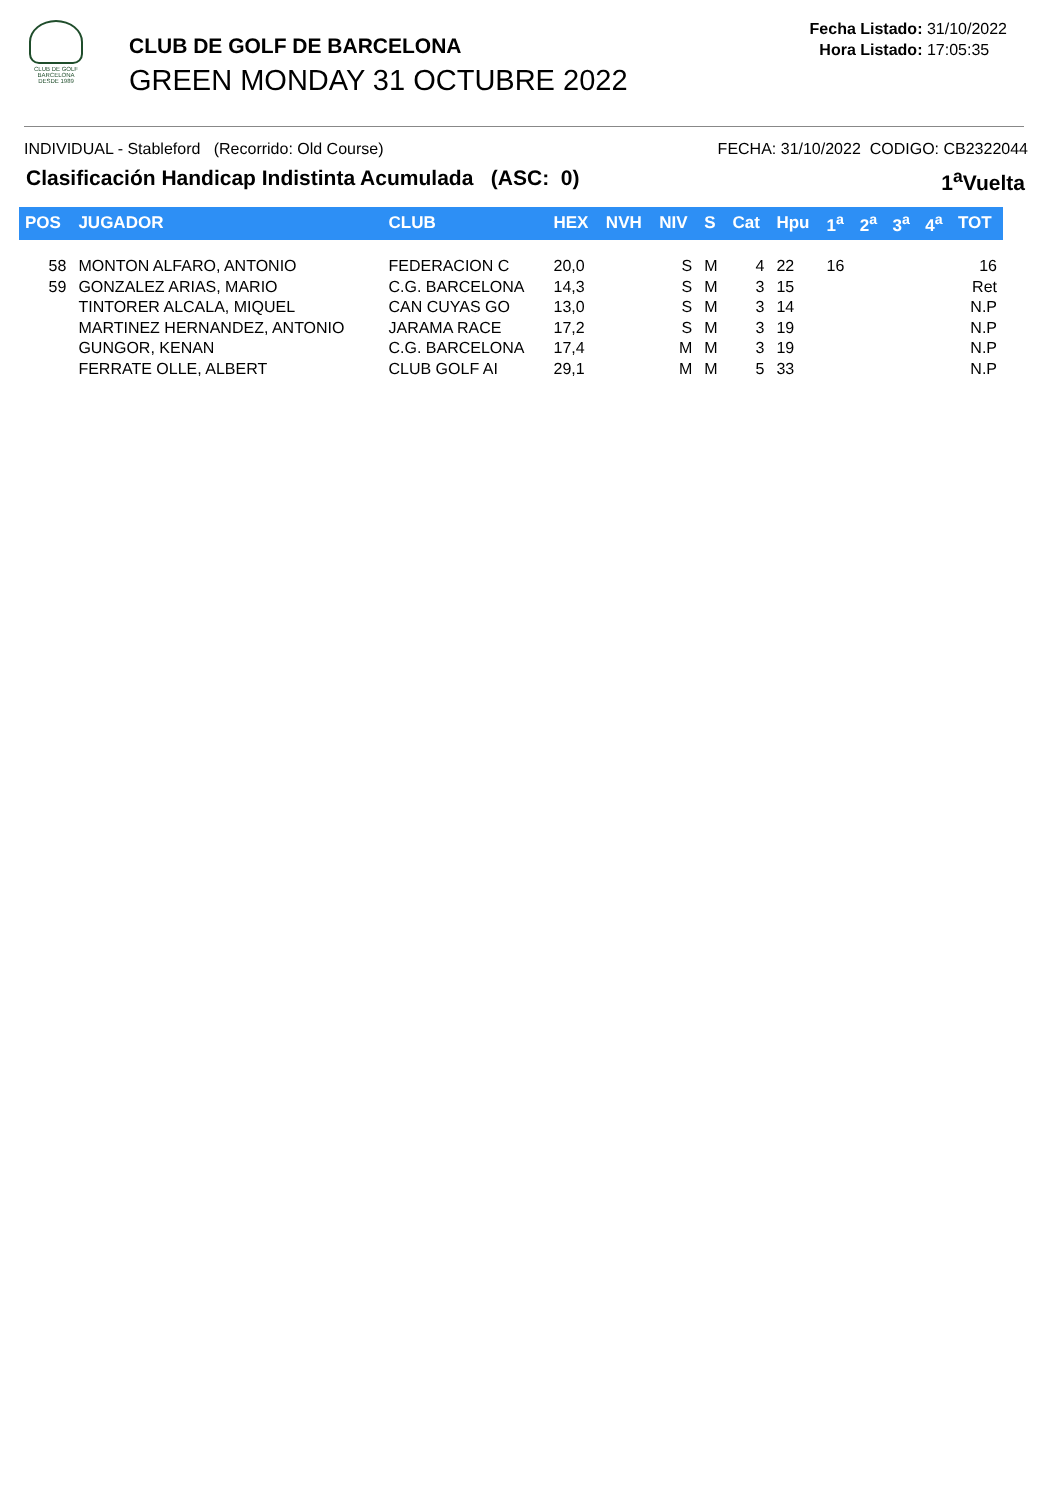CLUB DE GOLF BARCELONA
DESDE 1989
CLUB DE GOLF DE BARCELONA
GREEN MONDAY 31 OCTUBRE 2022
Fecha Listado: 31/10/2022
Hora Listado: 17:05:35
INDIVIDUAL - Stableford (Recorrido: Old Course) FECHA: 31/10/2022 CODIGO: CB2322044
Clasificación Handicap Indistinta Acumulada (ASC: 0) 1<sup>a</sup>Vuelta
| POS | JUGADOR | CLUB | HEX | NVH | NIV | S | Cat | Hpu | 1<sup>a</sup> | 2<sup>a</sup> | 3<sup>a</sup> | 4<sup>a</sup> | TOT |
| --- | --- | --- | --- | --- | --- | --- | --- | --- | --- | --- | --- | --- | --- |
| 58 | MONTON ALFARO, ANTONIO | FEDERACION C | 20,0 | | S | M | 4 | 22 | 16 | | | | 16 |
| 59 | GONZALEZ ARIAS, MARIO | C.G. BARCELONA | 14,3 | | S | M | 3 | 15 | | | | | Ret |
| | TINTORER ALCALA, MIQUEL | CAN CUYAS GO | 13,0 | | S | M | 3 | 14 | | | | | N.P |
| | MARTINEZ HERNANDEZ, ANTONIO | JARAMA RACE | 17,2 | | S | M | 3 | 19 | | | | | N.P |
| | GUNGOR, KENAN | C.G. BARCELONA | 17,4 | | M | M | 3 | 19 | | | | | N.P |
| | FERRATE OLLE, ALBERT | CLUB GOLF AI | 29,1 | | M | M | 5 | 33 | | | | | N.P |